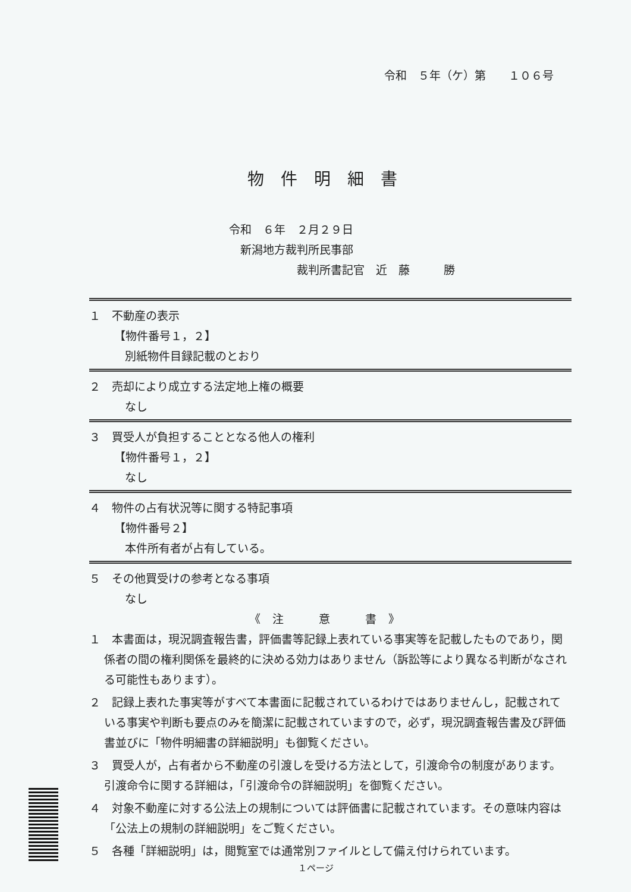令和　５年（ケ）第　　１０６号
物件明細書
令和　６年　２月２９日
　新潟地方裁判所民事部
　　　　　　裁判所書記官　近　藤　　　勝
１　不動産の表示
【物件番号１，２】
別紙物件目録記載のとおり
２　売却により成立する法定地上権の概要
なし
３　買受人が負担することとなる他人の権利
【物件番号１，２】
なし
４　物件の占有状況等に関する特記事項
【物件番号２】
本件所有者が占有している。
５　その他買受けの参考となる事項
なし
《注　意　書》
１　本書面は，現況調査報告書，評価書等記録上表れている事実等を記載したものであり，関係者の間の権利関係を最終的に決める効力はありません（訴訟等により異なる判断がなされる可能性もあります）。
２　記録上表れた事実等がすべて本書面に記載されているわけではありませんし，記載されている事実や判断も要点のみを簡潔に記載されていますので，必ず，現況調査報告書及び評価書並びに「物件明細書の詳細説明」も御覧ください。
３　買受人が，占有者から不動産の引渡しを受ける方法として，引渡命令の制度があります。引渡命令に関する詳細は，「引渡命令の詳細説明」を御覧ください。
４　対象不動産に対する公法上の規制については評価書に記載されています。その意味内容は「公法上の規制の詳細説明」をご覧ください。
５　各種「詳細説明」は，閲覧室では通常別ファイルとして備え付けられています。
１ページ